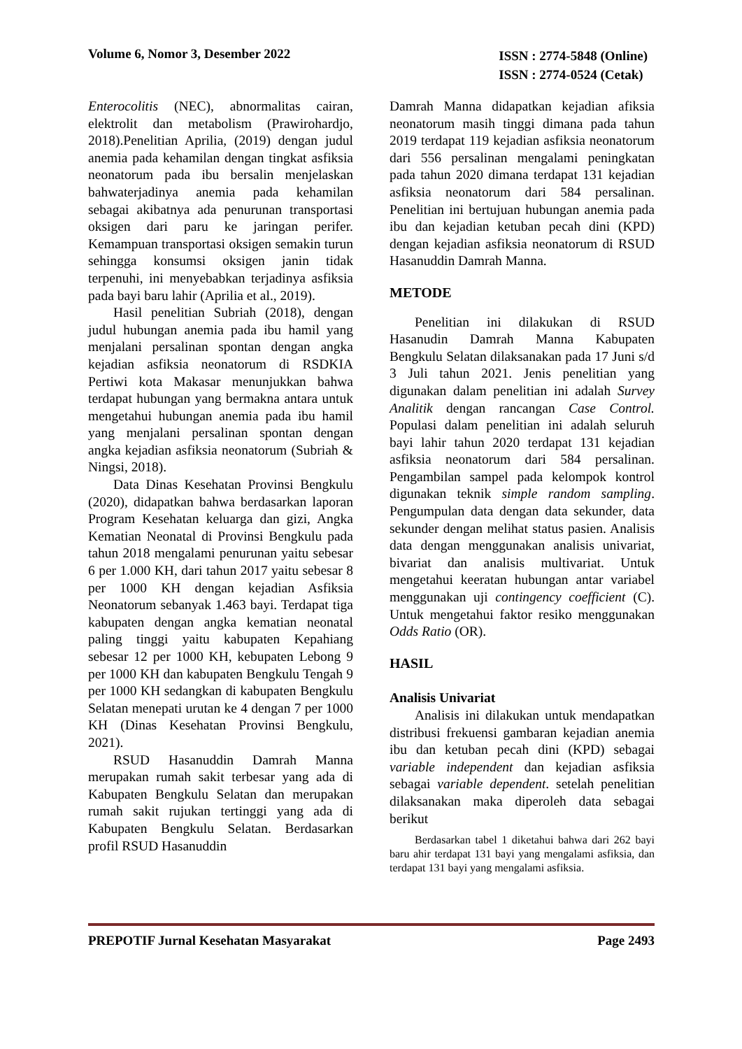Volume 6, Nomor 3, Desember 2022
ISSN : 2774-5848 (Online)
ISSN : 2774-0524 (Cetak)
Enterocolitis (NEC), abnormalitas cairan, elektrolit dan metabolism (Prawirohardjo, 2018).Penelitian Aprilia, (2019) dengan judul anemia pada kehamilan dengan tingkat asfiksia neonatorum pada ibu bersalin menjelaskan bahwaterjadinya anemia pada kehamilan sebagai akibatnya ada penurunan transportasi oksigen dari paru ke jaringan perifer. Kemampuan transportasi oksigen semakin turun sehingga konsumsi oksigen janin tidak terpenuhi, ini menyebabkan terjadinya asfiksia pada bayi baru lahir (Aprilia et al., 2019).
Hasil penelitian Subriah (2018), dengan judul hubungan anemia pada ibu hamil yang menjalani persalinan spontan dengan angka kejadian asfiksia neonatorum di RSDKIA Pertiwi kota Makasar menunjukkan bahwa terdapat hubungan yang bermakna antara untuk mengetahui hubungan anemia pada ibu hamil yang menjalani persalinan spontan dengan angka kejadian asfiksia neonatorum (Subriah & Ningsi, 2018).
Data Dinas Kesehatan Provinsi Bengkulu (2020), didapatkan bahwa berdasarkan laporan Program Kesehatan keluarga dan gizi, Angka Kematian Neonatal di Provinsi Bengkulu pada tahun 2018 mengalami penurunan yaitu sebesar 6 per 1.000 KH, dari tahun 2017 yaitu sebesar 8 per 1000 KH dengan kejadian Asfiksia Neonatorum sebanyak 1.463 bayi. Terdapat tiga kabupaten dengan angka kematian neonatal paling tinggi yaitu kabupaten Kepahiang sebesar 12 per 1000 KH, kebupaten Lebong 9 per 1000 KH dan kabupaten Bengkulu Tengah 9 per 1000 KH sedangkan di kabupaten Bengkulu Selatan menepati urutan ke 4 dengan 7 per 1000 KH (Dinas Kesehatan Provinsi Bengkulu, 2021).
RSUD Hasanuddin Damrah Manna merupakan rumah sakit terbesar yang ada di Kabupaten Bengkulu Selatan dan merupakan rumah sakit rujukan tertinggi yang ada di Kabupaten Bengkulu Selatan. Berdasarkan profil RSUD Hasanuddin
Damrah Manna didapatkan kejadian afiksia neonatorum masih tinggi dimana pada tahun 2019 terdapat 119 kejadian asfiksia neonatorum dari 556 persalinan mengalami peningkatan pada tahun 2020 dimana terdapat 131 kejadian asfiksia neonatorum dari 584 persalinan. Penelitian ini bertujuan hubungan anemia pada ibu dan kejadian ketuban pecah dini (KPD) dengan kejadian asfiksia neonatorum di RSUD Hasanuddin Damrah Manna.
METODE
Penelitian ini dilakukan di RSUD Hasanudin Damrah Manna Kabupaten Bengkulu Selatan dilaksanakan pada 17 Juni s/d 3 Juli tahun 2021. Jenis penelitian yang digunakan dalam penelitian ini adalah Survey Analitik dengan rancangan Case Control. Populasi dalam penelitian ini adalah seluruh bayi lahir tahun 2020 terdapat 131 kejadian asfiksia neonatorum dari 584 persalinan. Pengambilan sampel pada kelompok kontrol digunakan teknik simple random sampling. Pengumpulan data dengan data sekunder, data sekunder dengan melihat status pasien. Analisis data dengan menggunakan analisis univariat, bivariat dan analisis multivariat. Untuk mengetahui keeratan hubungan antar variabel menggunakan uji contingency coefficient (C). Untuk mengetahui faktor resiko menggunakan Odds Ratio (OR).
HASIL
Analisis Univariat
Analisis ini dilakukan untuk mendapatkan distribusi frekuensi gambaran kejadian anemia ibu dan ketuban pecah dini (KPD) sebagai variable independent dan kejadian asfiksia sebagai variable dependent. setelah penelitian dilaksanakan maka diperoleh data sebagai berikut
Berdasarkan tabel 1 diketahui bahwa dari 262 bayi baru ahir terdapat 131 bayi yang mengalami asfiksia, dan terdapat 131 bayi yang mengalami asfiksia.
PREPOTIF Jurnal Kesehatan Masyarakat
Page 2493